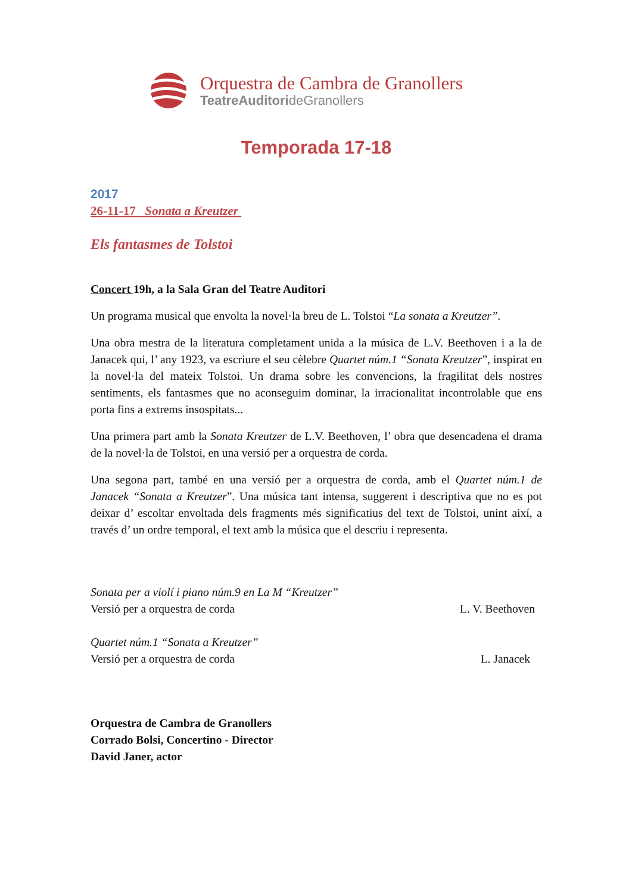Orquestra de Cambra de Granollers
TeatreAuditorideGranollers
Temporada 17-18
2017
26-11-17 Sonata a Kreutzer
Els fantasmes de Tolstoi
Concert 19h, a la Sala Gran del Teatre Auditori
Un programa musical que envolta la novel·la breu de L. Tolstoi “La sonata a Kreutzer”.
Una obra mestra de la literatura completament unida a la música de L.V. Beethoven i a la de Janacek qui, l’ any 1923, va escriure el seu cèlebre Quartet núm.1 “Sonata Kreutzer”, inspirat en la novel·la del mateix Tolstoi. Un drama sobre les convencions, la fragilitat dels nostres sentiments, els fantasmes que no aconseguim dominar, la irracionalitat incontrolable que ens porta fins a extrems insospitats...
Una primera part amb la Sonata Kreutzer de L.V. Beethoven, l’ obra que desencadena el drama de la novel·la de Tolstoi, en una versió per a orquestra de corda.
Una segona part, també en una versió per a orquestra de corda, amb el Quartet núm.1 de Janacek “Sonata a Kreutzer”. Una música tant intensa, suggerent i descriptiva que no es pot deixar d’ escoltar envoltada dels fragments més significatius del text de Tolstoi, unint així, a través d’ un ordre temporal, el text amb la música que el descriu i representa.
Sonata per a violí i piano núm.9 en La M “Kreutzer”
Versió per a orquestra de corda L. V. Beethoven
Quartet núm.1 “Sonata a Kreutzer”
Versió per a orquestra de corda L. Janacek
Orquestra de Cambra de Granollers
Corrado Bolsi, Concertino - Director
David Janer, actor